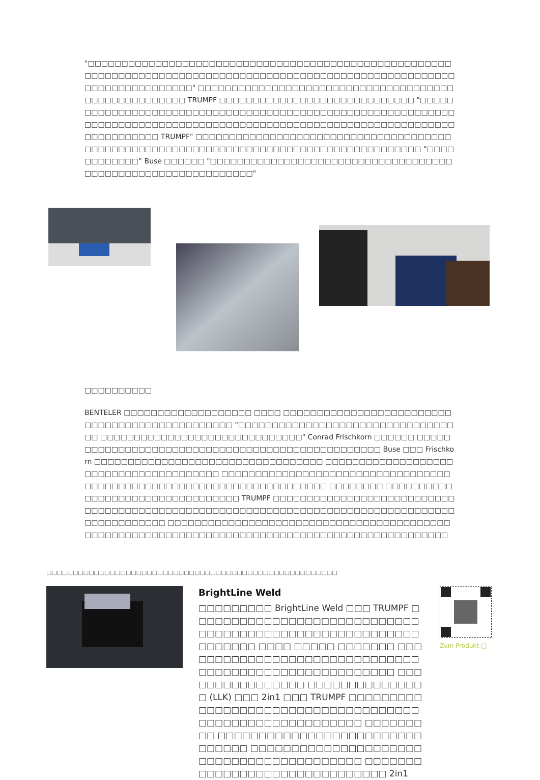"□□□□□□□□□□□□□□□□□□□□□□□□□□□□□□□□□□□□□□□□□□□□□□□□□□□□□□□□□□□□□□□□□□□□□□□□□□□□□□□□□□□□□□□□□□□□□□□□□□□□□□□□□□□□□□□□□□□□□□□□□□□□□" □□□□□□□□□□□□□□□□□□□□□□□□□□□□□□□□□□□□□□□□□□□□□□□□□□□□□ TRUMPF □□□□□□□□□□□□□□□□□□□□□□□□□□□□□ "□□□□□□□□□□□□□□□□□□□□□□□□□□□□□□□□□□□□□□□□□□□□□□□□□□□□□□□□□□□□□□□□□□□□□□□□□□□□□□□□□□□□□□□□□□□□□□□□□□□□□□□□□□□□□□□□□□□□□□□□□□□□□□ TRUMPF" □□□□□□□□□□□□□□□□□□□□□□□□□□□□□□□□□□□□□□□□□□□□□□□□□□□□□□□□□□□□□□□□□□□□□□□□□□□□□□□□□□□□□□□□ “□□□□□□□□□□□□” Buse □□□□□□ "□□□□□□□□□□□□□□□□□□□□□□□□□□□□□□□□□□□□□□□□□□□□□□□□□□□□□□□□□□□□□"
□□□□□□□□□□
BENTELER □□□□□□□□□□□□□□□□□□□ □□□□ □□□□□□□□□□□□□□□□□□□□□□□□□□□□□□□□□□□□□□□□□□□□□□□ "□□□□□□□□□□□□□□□□□□□□□□□□□□□□□□□□□□ □□□□□□□□□□□□□□□□□□□□□□□□□□□□□□" Conrad Frischkorn □□□□□□ □□□□□□□□□□□□□□□□□□□□□□□□□□□□□□□□□□□□□□□□□□□□□□□□□ Buse □□□ Frischkorn □□□□□□□□□□□□□□□□□□□□□□□□□□□□□□□□□□ □□□□□□□□□□□□□□□□□□□□□□□□□□□□□□□□□□□□□□□ □□□□□□□□□□□□□□□□□□□□□□□□□□□□□□□□□□□□□□□□□□□□□□□□□□□□□□□□□□□□□□□□□□□□□□ □□□□□□□□ □□□□□□□□□□□□□□□□□□□□□□□□□□□□□□□□□ TRUMPF □□□□□□□□□□□□□□□□□□□□□□□□□□□□□□□□□□□□□□□□□□□□□□□□□□□□□□□□□□□□□□□□□□□□□□□□□□□□□□□□□□□□□□□□□□□□□□ □□□□□□□□□□□□□□□□□□□□□□□□□□□□□□□□□□□□□□□□□□□□□□□□□□□□□□□□□□□□□□□□□□□□□□□□□□□□□□□□□□□□□□□□□□□□□□□□
□□□□□□□□□□□□□□□□□□□□□□□□□□□□□□□□□□□□□□□□□□□□□□□□□□□□□□□
BrightLine Weld
□□□□□□□□□ BrightLine Weld □□□ TRUMPF □□□□□□□□□□□□□□□□□□□□□□□□□□□□□□□□□□□□□□□□□□□□□□□□□□□□□□□ □□□□□□□ □□□□ □□□□□ □□□□□□□ □□□□□□□□□□□□□□□□□□□□□□□□□□□□□□□□□□□□□□□□□□□□□□□□□□□□□□ □□□□□□□□□□□□□□□□ □□□□□□□□□□□□□□□ (LLK) □□□ 2in1 □□□ TRUMPF □□□□□□□□□□□□□□□□□□□□□□□□□□□□□□□□□□□□□□□□□□□□□□□□□□□□□□□□ □□□□□□□□□ □□□□□□□□□□□□□□□□□□□□□□□□□□□□□□□ □□□□□□□□□□□□□□□□□□□□□□□□□□□□□□□□□□□□□□□□□ □□□□□□□□□□□□□□□□□□□□□□□□□□□□□□ 2in1
Zum Produkt □